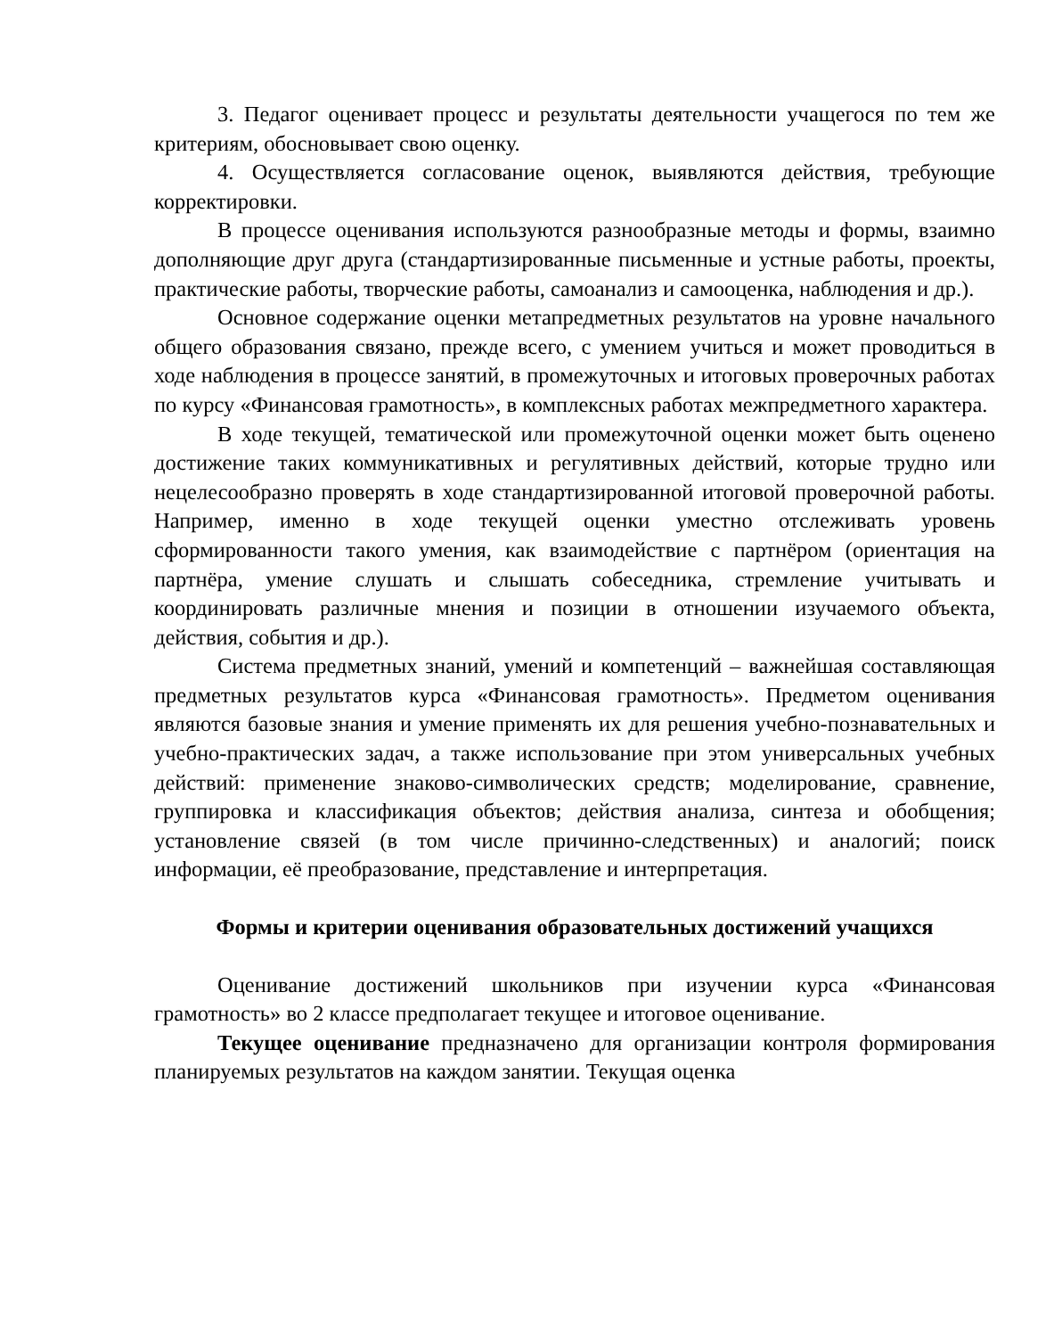3. Педагог оценивает процесс и результаты деятельности учащегося по тем же критериям, обосновывает свою оценку.
4. Осуществляется согласование оценок, выявляются действия, требующие корректировки.
В процессе оценивания используются разнообразные методы и формы, взаимно дополняющие друг друга (стандартизированные письменные и устные работы, проекты, практические работы, творческие работы, самоанализ и самооценка, наблюдения и др.).
Основное содержание оценки метапредметных результатов на уровне начального общего образования связано, прежде всего, с умением учиться и может проводиться в ходе наблюдения в процессе занятий, в промежуточных и итоговых проверочных работах по курсу «Финансовая грамотность», в комплексных работах межпредметного характера.
В ходе текущей, тематической или промежуточной оценки может быть оценено достижение таких коммуникативных и регулятивных действий, которые трудно или нецелесообразно проверять в ходе стандартизированной итоговой проверочной работы. Например, именно в ходе текущей оценки уместно отслеживать уровень сформированности такого умения, как взаимодействие с партнёром (ориентация на партнёра, умение слушать и слышать собеседника, стремление учитывать и координировать различные мнения и позиции в отношении изучаемого объекта, действия, события и др.).
Система предметных знаний, умений и компетенций – важнейшая составляющая предметных результатов курса «Финансовая грамотность». Предметом оценивания являются базовые знания и умение применять их для решения учебно-познавательных и учебно-практических задач, а также использование при этом универсальных учебных действий: применение знаково-символических средств; моделирование, сравнение, группировка и классификация объектов; действия анализа, синтеза и обобщения; установление связей (в том числе причинно-следственных) и аналогий; поиск информации, её преобразование, представление и интерпретация.
Формы и критерии оценивания образовательных достижений учащихся
Оценивание достижений школьников при изучении курса «Финансовая грамотность» во 2 классе предполагает текущее и итоговое оценивание.
Текущее оценивание предназначено для организации контроля формирования планируемых результатов на каждом занятии. Текущая оценка